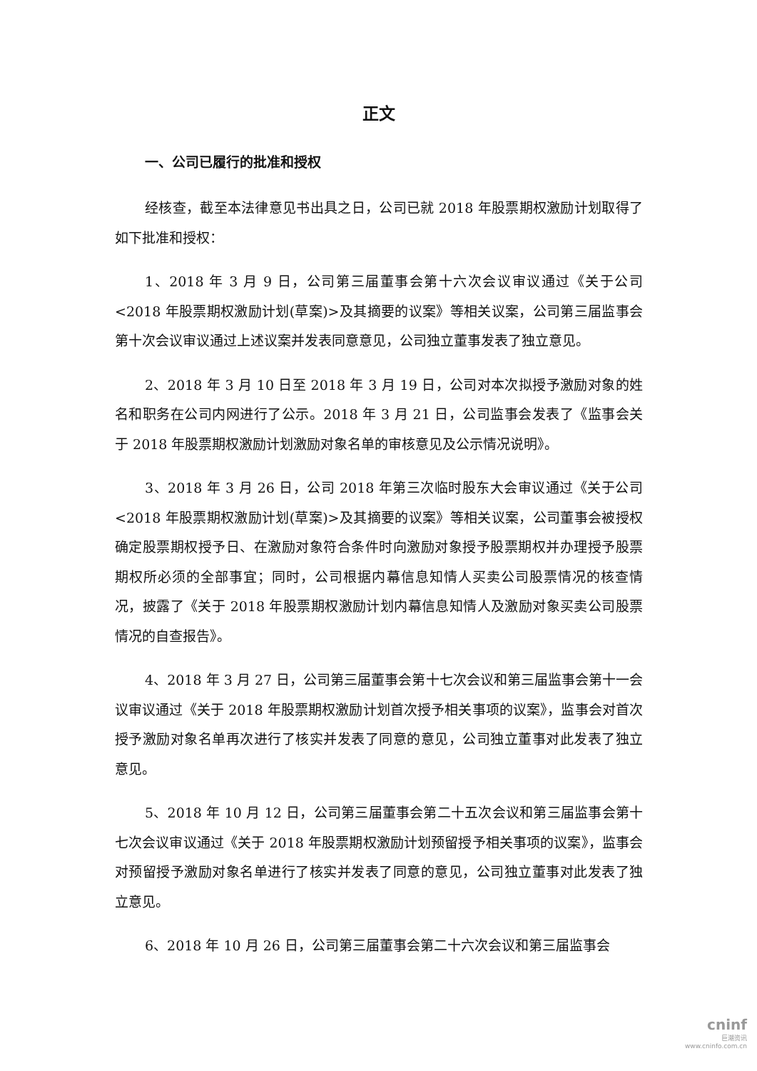正文
一、公司已履行的批准和授权
经核查，截至本法律意见书出具之日，公司已就 2018 年股票期权激励计划取得了如下批准和授权：
1、2018 年 3 月 9 日，公司第三届董事会第十六次会议审议通过《关于公司<2018 年股票期权激励计划(草案)>及其摘要的议案》等相关议案，公司第三届监事会第十次会议审议通过上述议案并发表同意意见，公司独立董事发表了独立意见。
2、2018 年 3 月 10 日至 2018 年 3 月 19 日，公司对本次拟授予激励对象的姓名和职务在公司内网进行了公示。2018 年 3 月 21 日，公司监事会发表了《监事会关于 2018 年股票期权激励计划激励对象名单的审核意见及公示情况说明》。
3、2018 年 3 月 26 日，公司 2018 年第三次临时股东大会审议通过《关于公司<2018 年股票期权激励计划(草案)>及其摘要的议案》等相关议案，公司董事会被授权确定股票期权授予日、在激励对象符合条件时向激励对象授予股票期权并办理授予股票期权所必须的全部事宜；同时，公司根据内幕信息知情人买卖公司股票情况的核查情况，披露了《关于 2018 年股票期权激励计划内幕信息知情人及激励对象买卖公司股票情况的自查报告》。
4、2018 年 3 月 27 日，公司第三届董事会第十七次会议和第三届监事会第十一会议审议通过《关于 2018 年股票期权激励计划首次授予相关事项的议案》，监事会对首次授予激励对象名单再次进行了核实并发表了同意的意见，公司独立董事对此发表了独立意见。
5、2018 年 10 月 12 日，公司第三届董事会第二十五次会议和第三届监事会第十七次会议审议通过《关于 2018 年股票期权激励计划预留授予相关事项的议案》，监事会对预留授予激励对象名单进行了核实并发表了同意的意见，公司独立董事对此发表了独立意见。
6、2018 年 10 月 26 日，公司第三届董事会第二十六次会议和第三届监事会
cninf
巨潮资讯
www.cninfo.com.cn